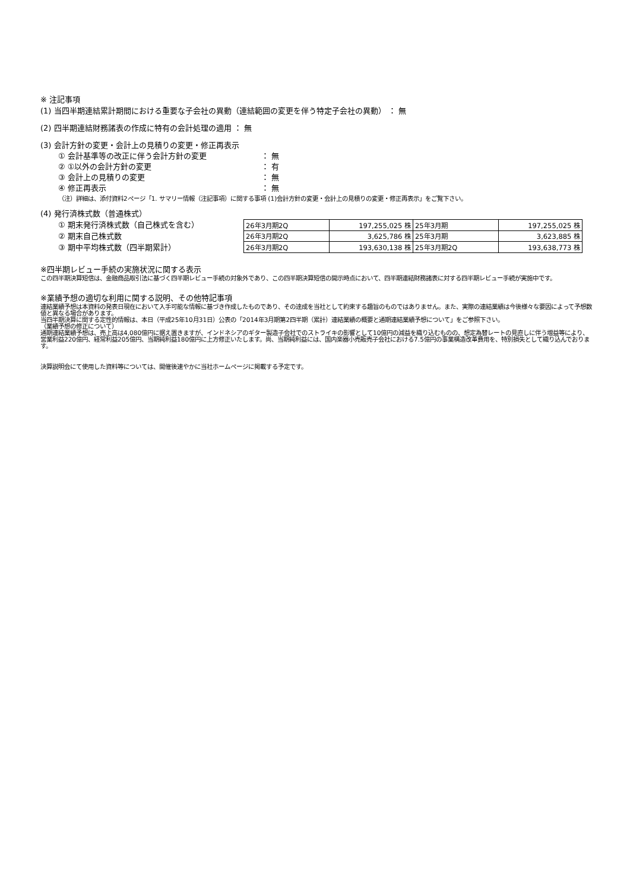※ 注記事項
(1) 当四半期連結累計期間における重要な子会社の異動（連結範囲の変更を伴う特定子会社の異動） ： 無
(2) 四半期連結財務諸表の作成に特有の会計処理の適用 ： 無
(3) 会計方針の変更・会計上の見積りの変更・修正再表示
① 会計基準等の改正に伴う会計方針の変更 ： 無
② ①以外の会計方針の変更 ： 有
③ 会計上の見積りの変更 ： 無
④ 修正再表示 ： 無
（注）詳細は、添付資料2ページ「1. サマリー情報（注記事項）に関する事項 (1)会計方針の変更・会計上の見積りの変更・修正再表示」をご覧下さい。
(4) 発行済株式数（普通株式）
① 期末発行済株式数（自己株式を含む）
② 期末自己株式数
③ 期中平均株式数（四半期累計）
| 26年3月期2Q | 197,255,025 株 | 25年3月期 | 197,255,025 株 |
| 26年3月期2Q | 3,625,786 株 | 25年3月期 | 3,623,885 株 |
| 26年3月期2Q | 193,630,138 株 | 25年3月期2Q | 193,638,773 株 |
※四半期レビュー手続の実施状況に関する表示
この四半期決算短信は、金融商品取引法に基づく四半期レビュー手続の対象外であり、この四半期決算短信の開示時点において、四半期連結財務諸表に対する四半期レビュー手続が実施中です。
※業績予想の適切な利用に関する説明、その他特記事項
連結業績予想は本資料の発表日現在において入手可能な情報に基づき作成したものであり、その達成を当社として約束する趣旨のものではありません。また、実際の連結業績は今後様々な要因によって予想数値と異なる場合があります。
当四半期決算に関する定性的情報は、本日（平成25年10月31日）公表の「2014年3月期第2四半期（累計）連結業績の概要と通期連結業績予想について」をご参照下さい。
（業績予想の修正について）
通期連結業績予想は、売上高は4,080億円に据え置きますが、インドネシアのギター製造子会社でのストライキの影響として10億円の減益を織り込むものの、想定為替レートの見直しに伴う増益等により、営業利益220億円、経常利益205億円、当期純利益180億円に上方修正いたします。尚、当期純利益には、国内楽器小売販売子会社における7.5億円の事業構造改革費用を、特別損失として織り込んでおります。
決算説明会にて使用した資料等については、開催後速やかに当社ホームページに掲載する予定です。